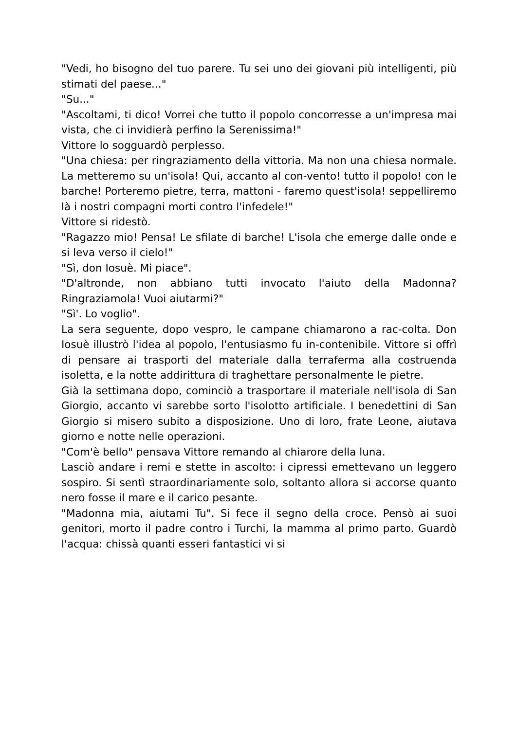"Vedi, ho bisogno del tuo parere. Tu sei uno dei giovani più intelligenti, più stimati del paese..."
"Su..."
"Ascoltami, ti dico! Vorrei che tutto il popolo concorresse a un'impresa mai vista, che ci invidierà perfino la Serenissima!"
Vittore lo sogguardò perplesso.
"Una chiesa: per ringraziamento della vittoria. Ma non una chiesa normale. La metteremo su un'isola! Qui, accanto al con-vento! tutto il popolo! con le barche! Porteremo pietre, terra, mattoni - faremo quest'isola! seppelliremo là i nostri compagni morti contro l'infedele!"
Vittore si ridestò.
"Ragazzo mio! Pensa! Le sfilate di barche! L'isola che emerge dalle onde e si leva verso il cielo!"
"Sì, don Iosuè. Mi piace".
"D'altronde, non abbiano tutti invocato l'aiuto della Madonna? Ringraziamola! Vuoi aiutarmi?"
"Sì'. Lo voglio".
La sera seguente, dopo vespro, le campane chiamarono a rac-colta. Don Iosuè illustrò l'idea al popolo, l'entusiasmo fu in-contenibile. Vittore si offrì di pensare ai trasporti del materiale dalla terraferma alla costruenda isoletta, e la notte addirittura di traghettare personalmente le pietre.
Già la settimana dopo, cominciò a trasportare il materiale nell'isola di San Giorgio, accanto vi sarebbe sorto l'isolotto artificiale. I benedettini di San Giorgio si misero subito a disposizione. Uno di loro, frate Leone, aiutava giorno e notte nelle operazioni.
"Com'è bello" pensava Vittore remando al chiarore della luna.
Lasciò andare i remi e stette in ascolto: i cipressi emettevano un leggero sospiro. Si sentì straordinariamente solo, soltanto allora si accorse quanto nero fosse il mare e il carico pesante.
"Madonna mia, aiutami Tu". Si fece il segno della croce. Pensò ai suoi genitori, morto il padre contro i Turchi, la mamma al primo parto. Guardò l'acqua: chissà quanti esseri fantastici vi si